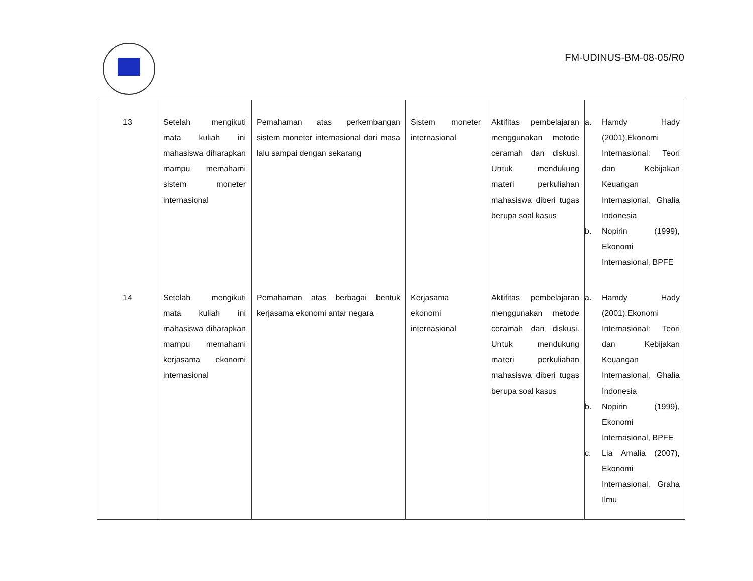FM-UDINUS-BM-08-05/R0
| 13 | Setelah mengikuti mata kuliah ini mahasiswa diharapkan mampu memahami sistem moneter internasional | Pemahaman atas perkembangan sistem moneter internasional dari masa lalu sampai dengan sekarang | Sistem moneter internasional | Aktifitas pembelajaran menggunakan metode ceramah dan diskusi. Untuk mendukung materi perkuliahan mahasiswa diberi tugas berupa soal kasus | a. Hamdy Hady (2001),Ekonomi Internasional: Teori dan Kebijakan Keuangan Internasional, Ghalia Indonesia b. Nopirin (1999), Ekonomi Internasional, BPFE |
| 14 | Setelah mengikuti mata kuliah ini mahasiswa diharapkan mampu memahami kerjasama ekonomi internasional | Pemahaman atas berbagai bentuk kerjasama ekonomi antar negara | Kerjasama ekonomi internasional | Aktifitas pembelajaran menggunakan metode ceramah dan diskusi. Untuk mendukung materi perkuliahan mahasiswa diberi tugas berupa soal kasus | a. Hamdy Hady (2001),Ekonomi Internasional: Teori dan Kebijakan Keuangan Internasional, Ghalia Indonesia b. Nopirin (1999), Ekonomi Internasional, BPFE c. Lia Amalia (2007), Ekonomi Internasional, Graha Ilmu |